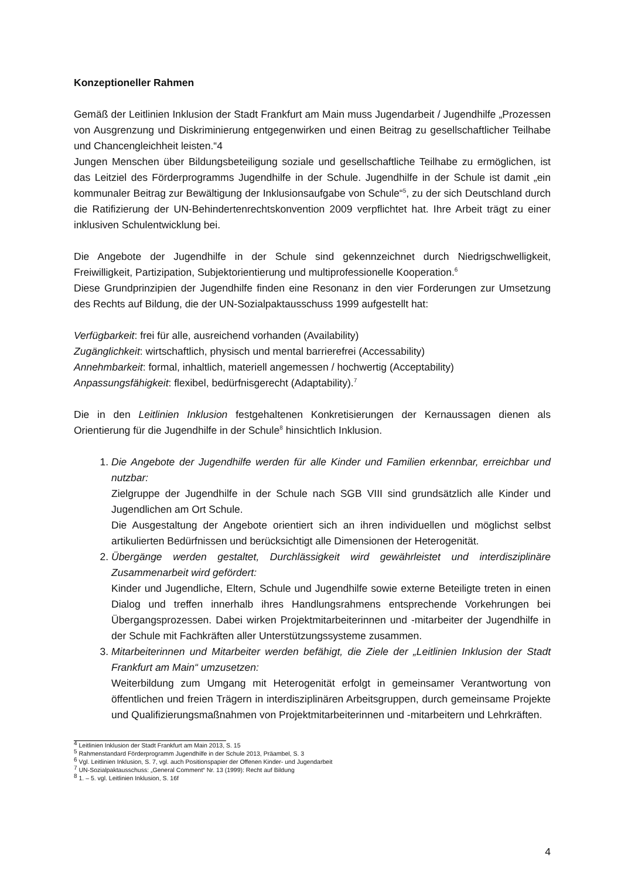Konzeptioneller Rahmen
Gemäß der Leitlinien Inklusion der Stadt Frankfurt am Main muss Jugendarbeit / Jugendhilfe „Prozessen von Ausgrenzung und Diskriminierung entgegenwirken und einen Beitrag zu gesellschaftlicher Teilhabe und Chancengleichheit leisten.“4
Jungen Menschen über Bildungsbeteiligung soziale und gesellschaftliche Teilhabe zu ermöglichen, ist das Leitziel des Förderprogramms Jugendhilfe in der Schule. Jugendhilfe in der Schule ist damit „ein kommunaler Beitrag zur Bewältigung der Inklusionsaufgabe von Schule“<sup>5</sup>, zu der sich Deutschland durch die Ratifizierung der UN-Behindertenrechtskonvention 2009 verpflichtet hat. Ihre Arbeit trägt zu einer inklusiven Schulentwicklung bei.
Die Angebote der Jugendhilfe in der Schule sind gekennzeichnet durch Niedrigschwelligkeit, Freiwilligkeit, Partizipation, Subjektorientierung und multiprofessionelle Kooperation.<sup>6</sup>
Diese Grundprinzipien der Jugendhilfe finden eine Resonanz in den vier Forderungen zur Umsetzung des Rechts auf Bildung, die der UN-Sozialpaktausschuss 1999 aufgestellt hat:
Verfügbarkeit: frei für alle, ausreichend vorhanden (Availability)
Zugänglichkeit: wirtschaftlich, physisch und mental barrierefrei (Accessability)
Annehmbarkeit: formal, inhaltlich, materiell angemessen / hochwertig (Acceptability)
Anpassungsfähigkeit: flexibel, bedürfnisgerecht (Adaptability).<sup>7</sup>
Die in den Leitlinien Inklusion festgehaltenen Konkretisierungen der Kernaussagen dienen als Orientierung für die Jugendhilfe in der Schule<sup>8</sup> hinsichtlich Inklusion.
1. Die Angebote der Jugendhilfe werden für alle Kinder und Familien erkennbar, erreichbar und nutzbar:
Zielgruppe der Jugendhilfe in der Schule nach SGB VIII sind grundsätzlich alle Kinder und Jugendlichen am Ort Schule.
Die Ausgestaltung der Angebote orientiert sich an ihren individuellen und möglichst selbst artikulierten Bedürfnissen und berücksichtigt alle Dimensionen der Heterogenität.
2. Übergänge werden gestaltet, Durchlässigkeit wird gewährleistet und interdisziplinäre Zusammenarbeit wird gefördert:
Kinder und Jugendliche, Eltern, Schule und Jugendhilfe sowie externe Beteiligte treten in einen Dialog und treffen innerhalb ihres Handlungsrahmens entsprechende Vorkehrungen bei Übergangsprozessen. Dabei wirken Projektmitarbeiterinnen und -mitarbeiter der Jugendhilfe in der Schule mit Fachkräften aller Unterstützungssysteme zusammen.
3. Mitarbeiterinnen und Mitarbeiter werden befähigt, die Ziele der „Leitlinien Inklusion der Stadt Frankfurt am Main“ umzusetzen:
Weiterbildung zum Umgang mit Heterogenität erfolgt in gemeinsamer Verantwortung von öffentlichen und freien Trägern in interdisziplinären Arbeitsgruppen, durch gemeinsame Projekte und Qualifizierungsmaßnahmen von Projektmitarbeiterinnen und -mitarbeitern und Lehrkräften.
<sup>4</sup> Leitlinien Inklusion der Stadt Frankfurt am Main 2013, S. 15
<sup>5</sup> Rahmenstandard Förderprogramm Jugendhilfe in der Schule 2013, Präambel, S. 3
<sup>6</sup> Vgl. Leitlinien Inklusion, S. 7, vgl. auch Positionspapier der Offenen Kinder- und Jugendarbeit
<sup>7</sup> UN-Sozialpaktausschuss: „General Comment“ Nr. 13 (1999): Recht auf Bildung
<sup>8</sup> 1. – 5. vgl. Leitlinien Inklusion, S. 16f
4